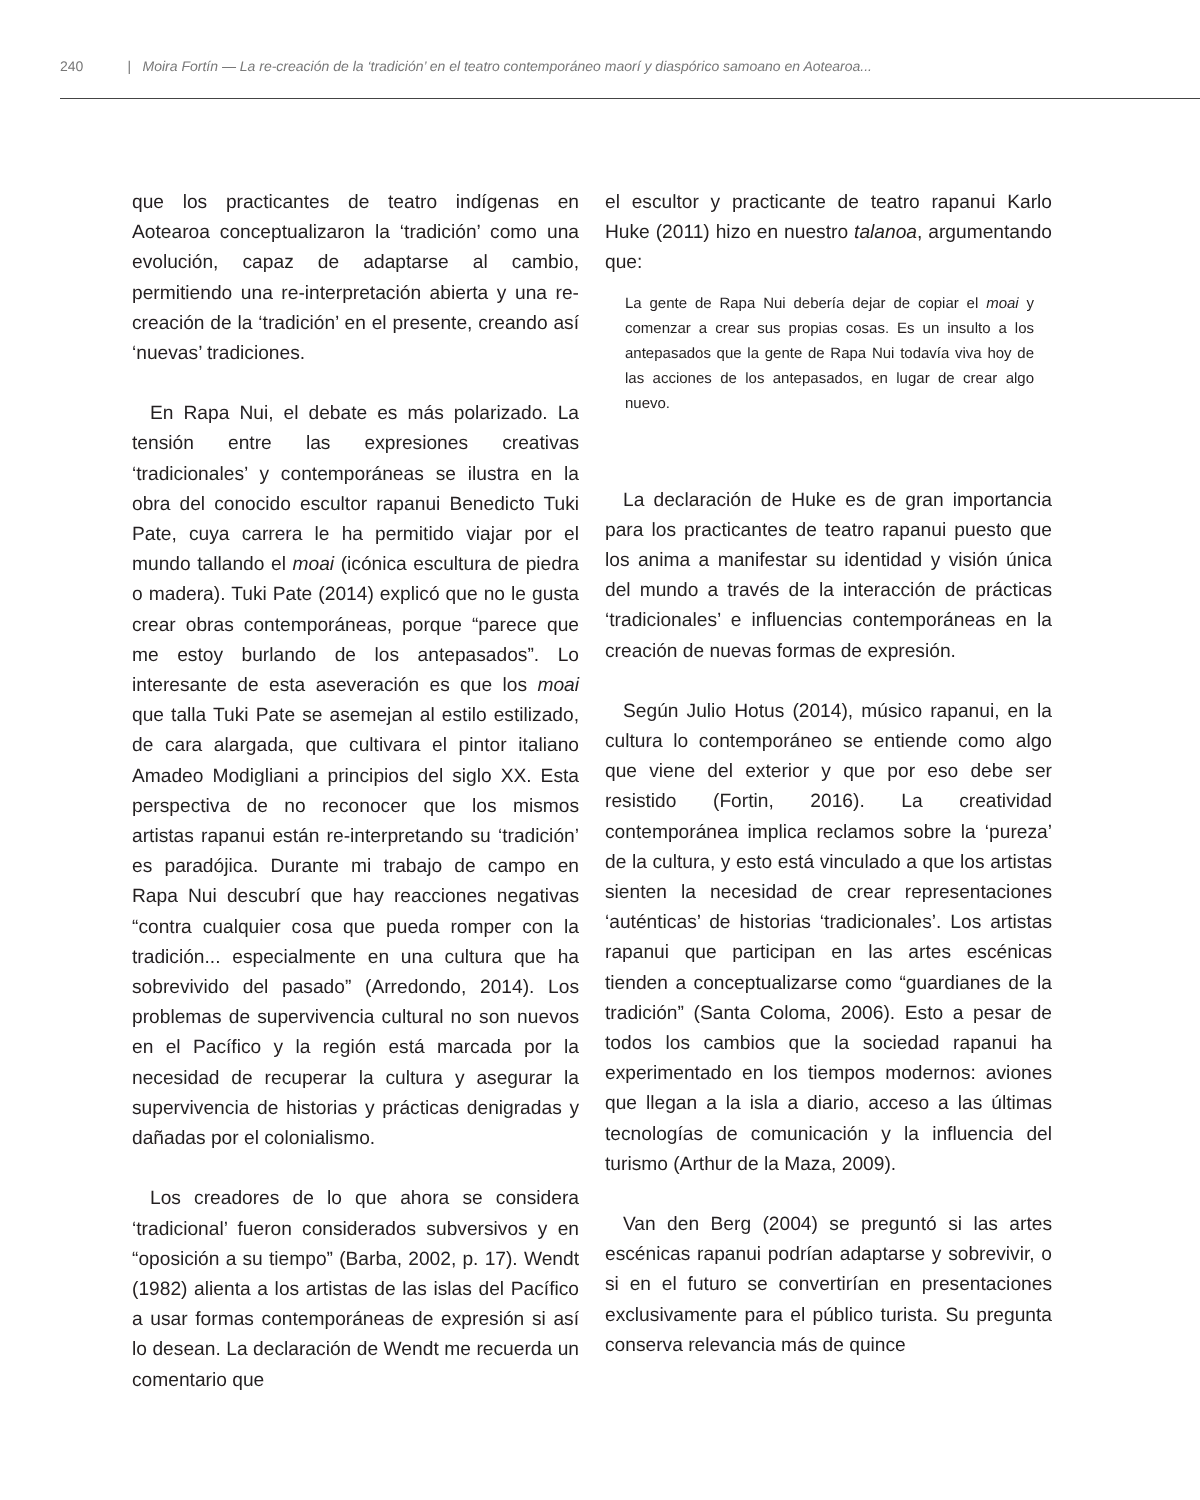240 | Moira Fortín — La re-creación de la ‘tradición’ en el teatro contemporáneo maorí y diaspórico samoano en Aotearoa...
que los practicantes de teatro indígenas en Aotearoa conceptualizaron la ‘tradición’ como una evolución, capaz de adaptarse al cambio, permitiendo una re-interpretación abierta y una re-creación de la ‘tradición’ en el presente, creando así ‘nuevas’ tradiciones.
En Rapa Nui, el debate es más polarizado. La tensión entre las expresiones creativas ‘tradicionales’ y contemporáneas se ilustra en la obra del conocido escultor rapanui Benedicto Tuki Pate, cuya carrera le ha permitido viajar por el mundo tallando el moai (icónica escultura de piedra o madera). Tuki Pate (2014) explicó que no le gusta crear obras contemporáneas, porque “parece que me estoy burlando de los antepasados”. Lo interesante de esta aseveración es que los moai que talla Tuki Pate se asemejan al estilo estilizado, de cara alargada, que cultivara el pintor italiano Amadeo Modigliani a principios del siglo XX. Esta perspectiva de no reconocer que los mismos artistas rapanui están re-interpretando su ‘tradición’ es paradójica. Durante mi trabajo de campo en Rapa Nui descubrí que hay reacciones negativas “contra cualquier cosa que pueda romper con la tradición... especialmente en una cultura que ha sobrevivido del pasado” (Arredondo, 2014). Los problemas de supervivencia cultural no son nuevos en el Pacífico y la región está marcada por la necesidad de recuperar la cultura y asegurar la supervivencia de historias y prácticas denigradas y dañadas por el colonialismo.
Los creadores de lo que ahora se considera ‘tradicional’ fueron considerados subversivos y en “oposición a su tiempo” (Barba, 2002, p. 17). Wendt (1982) alienta a los artistas de las islas del Pacífico a usar formas contemporáneas de expresión si así lo desean. La declaración de Wendt me recuerda un comentario que
el escultor y practicante de teatro rapanui Karlo Huke (2011) hizo en nuestro talanoa, argumentando que:
La gente de Rapa Nui debería dejar de copiar el moai y comenzar a crear sus propias cosas. Es un insulto a los antepasados que la gente de Rapa Nui todavía viva hoy de las acciones de los antepasados, en lugar de crear algo nuevo.
La declaración de Huke es de gran importancia para los practicantes de teatro rapanui puesto que los anima a manifestar su identidad y visión única del mundo a través de la interacción de prácticas ‘tradicionales’ e influencias contemporáneas en la creación de nuevas formas de expresión.
Según Julio Hotus (2014), músico rapanui, en la cultura lo contemporáneo se entiende como algo que viene del exterior y que por eso debe ser resistido (Fortin, 2016). La creatividad contemporánea implica reclamos sobre la ‘pureza’ de la cultura, y esto está vinculado a que los artistas sienten la necesidad de crear representaciones ‘auténticas’ de historias ‘tradicionales’. Los artistas rapanui que participan en las artes escénicas tienden a conceptualizarse como “guardianes de la tradición” (Santa Coloma, 2006). Esto a pesar de todos los cambios que la sociedad rapanui ha experimentado en los tiempos modernos: aviones que llegan a la isla a diario, acceso a las últimas tecnologías de comunicación y la influencia del turismo (Arthur de la Maza, 2009).
Van den Berg (2004) se preguntó si las artes escénicas rapanui podrían adaptarse y sobrevivir, o si en el futuro se convertirían en presentaciones exclusivamente para el público turista. Su pregunta conserva relevancia más de quince